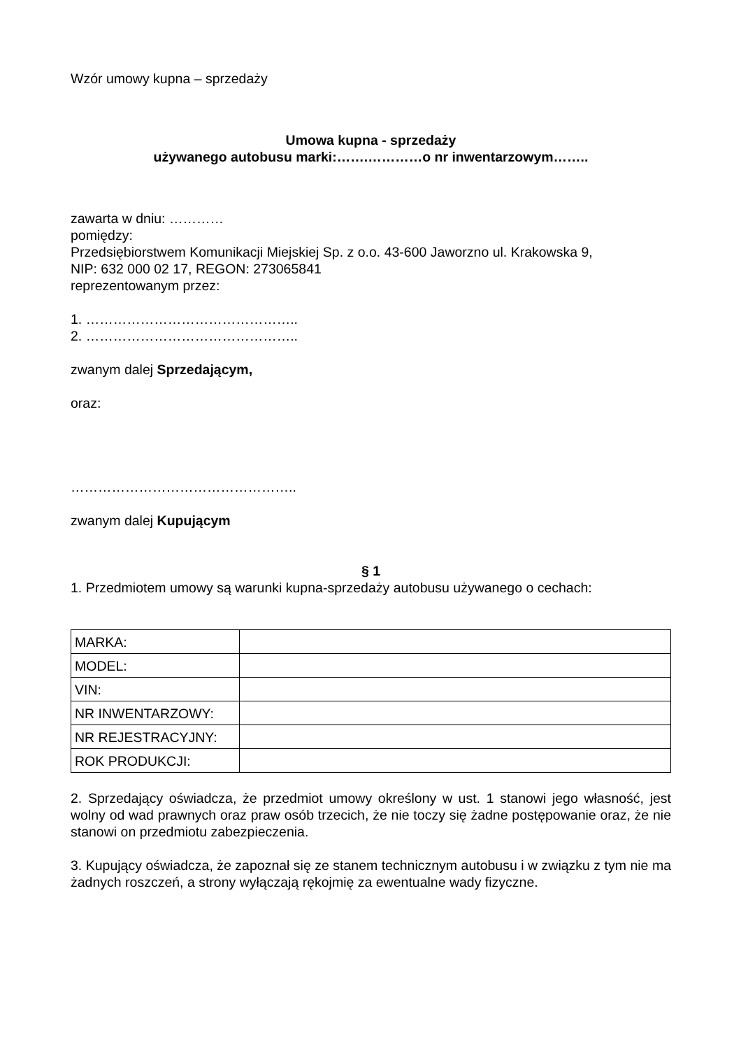Wzór umowy kupna – sprzedaży
Umowa kupna - sprzedaży
używanego autobusu marki:…….…………o nr inwentarzowym……..
zawarta w dniu: …………
pomiędzy:
Przedsiębiorstwem Komunikacji Miejskiej Sp. z o.o. 43-600 Jaworzno ul. Krakowska 9,
NIP: 632 000 02 17, REGON: 273065841
reprezentowanym przez:
1. ………………………………………..
2. ………………………………………..
zwanym dalej Sprzedającym,
oraz:
…………………………………………..
zwanym dalej Kupującym
§ 1
1. Przedmiotem umowy są warunki kupna-sprzedaży autobusu używanego o cechach:
| MARKA: | |
| MODEL: | |
| VIN: | |
| NR INWENTARZOWY: | |
| NR REJESTRACYJNY: | |
| ROK PRODUKCJI: | |
2. Sprzedający oświadcza, że przedmiot umowy określony w ust. 1 stanowi jego własność, jest wolny od wad prawnych oraz praw osób trzecich, że nie toczy się żadne postępowanie oraz, że nie stanowi on przedmiotu zabezpieczenia.
3. Kupujący oświadcza, że zapoznał się ze stanem technicznym autobusu i w związku z tym nie ma żadnych roszczeń, a strony wyłączają rękojmię za ewentualne wady fizyczne.